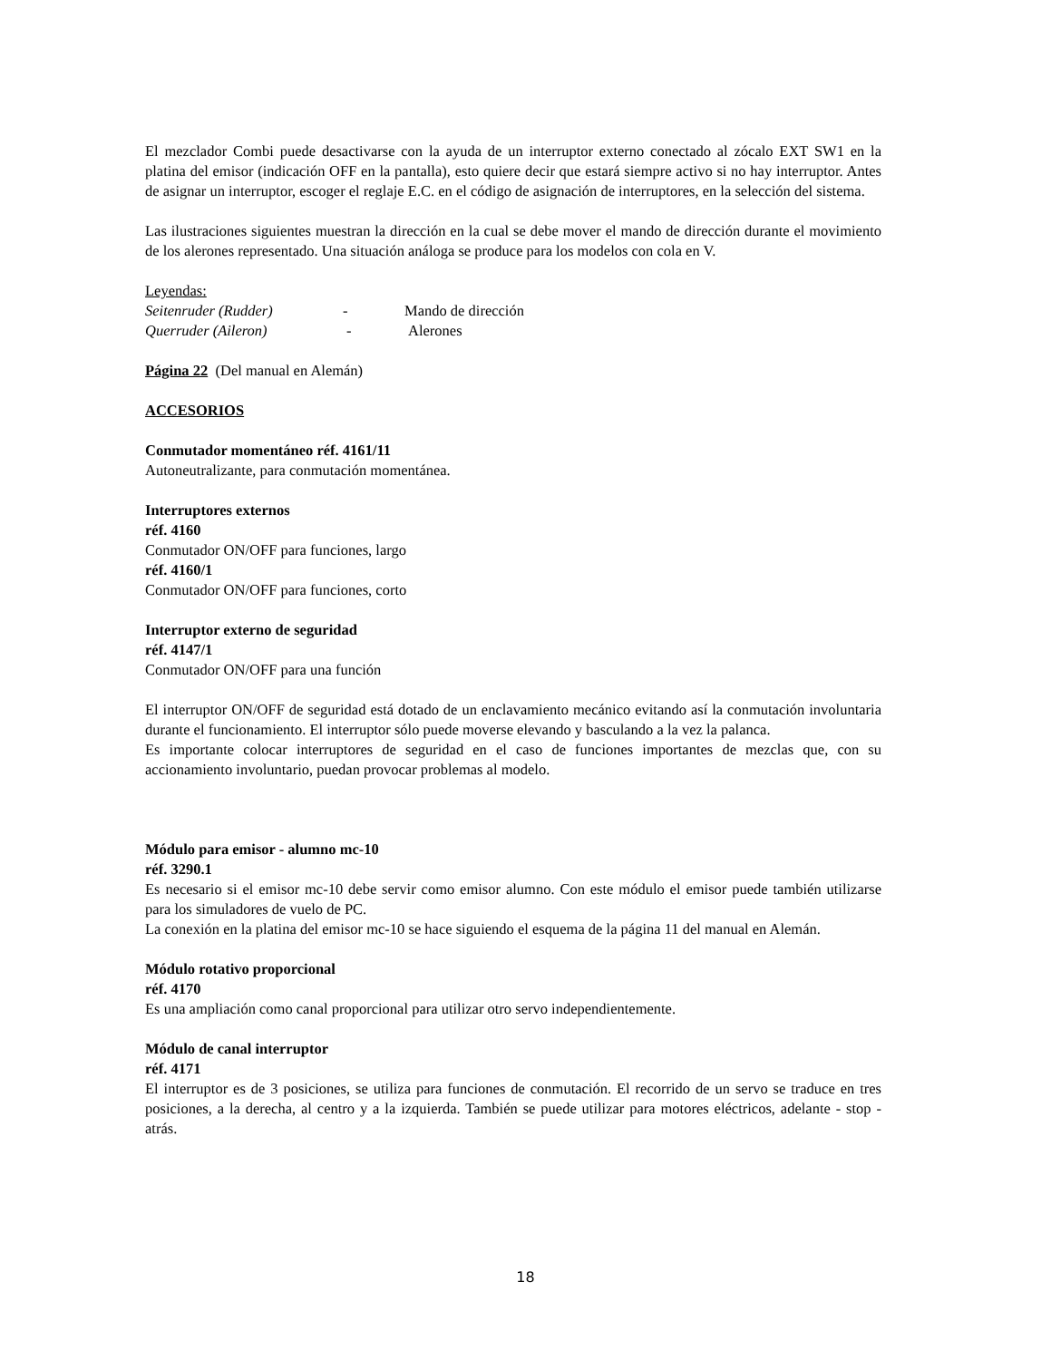El mezclador Combi puede desactivarse con la ayuda de un interruptor externo conectado al zócalo EXT SW1 en la platina del emisor (indicación OFF en la pantalla), esto quiere decir que estará siempre activo si no hay interruptor. Antes de asignar un interruptor, escoger el reglaje E.C. en el código de asignación de interruptores, en la selección del sistema.
Las ilustraciones siguientes muestran la dirección en la cual se debe mover el mando de dirección durante el movimiento de los alerones representado. Una situación análoga se produce para los modelos con cola en V.
Leyendas:
Seitenruder (Rudder) - Mando de dirección
Querruder (Aileron) - Alerones
Página 22 (Del manual en Alemán)
ACCESORIOS
Conmutador momentáneo réf. 4161/11
Autoneutralizante, para conmutación momentánea.
Interruptores externos
réf. 4160
Conmutador ON/OFF para funciones, largo
réf. 4160/1
Conmutador ON/OFF para funciones, corto
Interruptor externo de seguridad
réf. 4147/1
Conmutador ON/OFF para una función
El interruptor ON/OFF de seguridad está dotado de un enclavamiento mecánico evitando así la conmutación involuntaria durante el funcionamiento. El interruptor sólo puede moverse elevando y basculando a la vez la palanca.
Es importante colocar interruptores de seguridad en el caso de funciones importantes de mezclas que, con su accionamiento involuntario, puedan provocar problemas al modelo.
Módulo para emisor - alumno mc-10
réf. 3290.1
Es necesario si el emisor mc-10 debe servir como emisor alumno. Con este módulo el emisor puede también utilizarse para los simuladores de vuelo de PC.
La conexión en la platina del emisor mc-10 se hace siguiendo el esquema de la página 11 del manual en Alemán.
Módulo rotativo proporcional
réf. 4170
Es una ampliación como canal proporcional para utilizar otro servo independientemente.
Módulo de canal interruptor
réf. 4171
El interruptor es de 3 posiciones, se utiliza para funciones de conmutación. El recorrido de un servo se traduce en tres posiciones, a la derecha, al centro y a la izquierda. También se puede utilizar para motores eléctricos, adelante - stop - atrás.
18